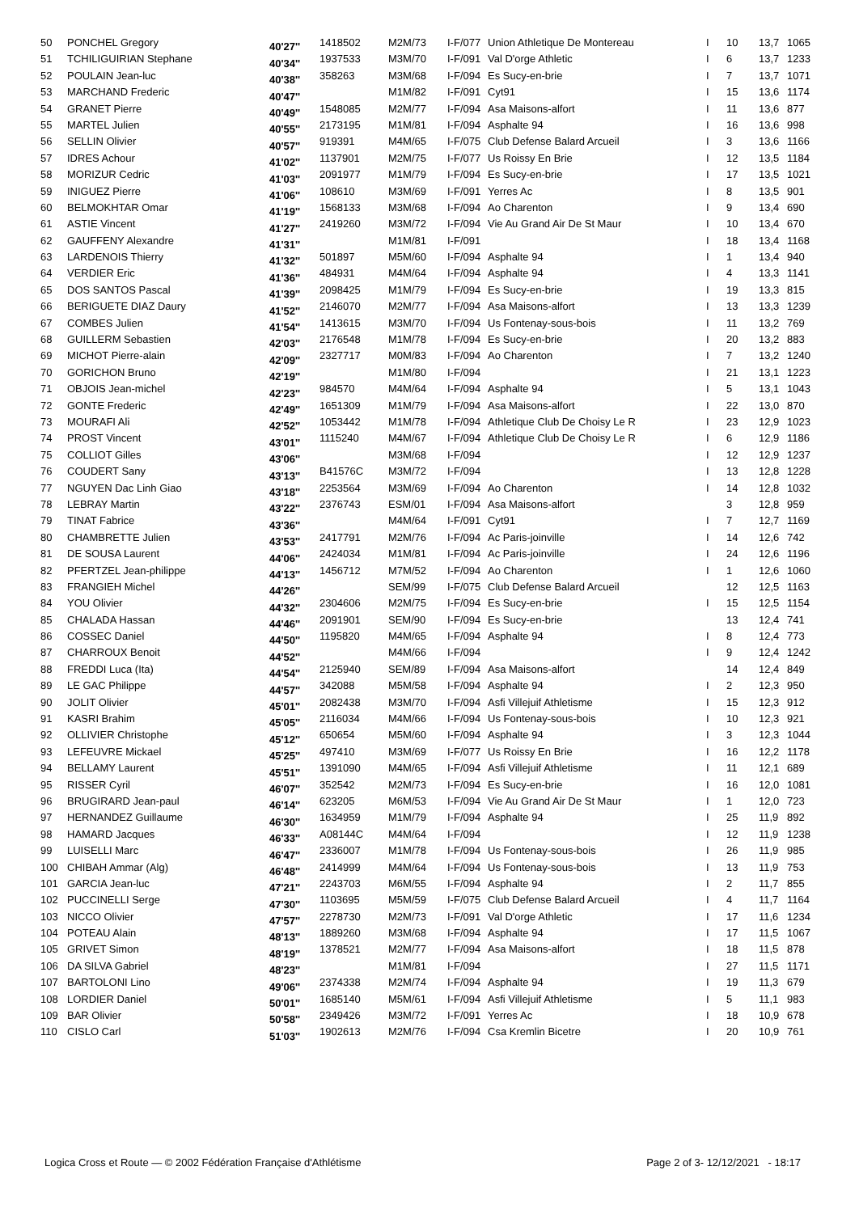| 50 | PONCHEL Gregory | 40'27'' | 1418502 | M2M/73 | I-F/077 | Union Athletique De Montereau | I | 10 | 13,7 | 1065 |
| 51 | TCHILIGUIRIAN Stephane | 40'34'' | 1937533 | M3M/70 | I-F/091 | Val D'orge Athletic | I | 6 | 13,7 | 1233 |
| 52 | POULAIN Jean-luc | 40'38'' | 358263 | M3M/68 | I-F/094 | Es Sucy-en-brie | I | 7 | 13,7 | 1071 |
| 53 | MARCHAND Frederic | 40'47'' | | M1M/82 | I-F/091 | Cyt91 | I | 15 | 13,6 | 1174 |
| 54 | GRANET Pierre | 40'49'' | 1548085 | M2M/77 | I-F/094 | Asa Maisons-alfort | I | 11 | 13,6 | 877 |
| 55 | MARTEL Julien | 40'55'' | 2173195 | M1M/81 | I-F/094 | Asphalte 94 | I | 16 | 13,6 | 998 |
| 56 | SELLIN Olivier | 40'57'' | 919391 | M4M/65 | I-F/075 | Club Defense Balard Arcueil | I | 3 | 13,6 | 1166 |
| 57 | IDRES Achour | 41'02'' | 1137901 | M2M/75 | I-F/077 | Us Roissy En Brie | I | 12 | 13,5 | 1184 |
| 58 | MORIZUR Cedric | 41'03'' | 2091977 | M1M/79 | I-F/094 | Es Sucy-en-brie | I | 17 | 13,5 | 1021 |
| 59 | INIGUEZ Pierre | 41'06'' | 108610 | M3M/69 | I-F/091 | Yerres Ac | I | 8 | 13,5 | 901 |
| 60 | BELMOKHTAR Omar | 41'19'' | 1568133 | M3M/68 | I-F/094 | Ao Charenton | I | 9 | 13,4 | 690 |
| 61 | ASTIE Vincent | 41'27'' | 2419260 | M3M/72 | I-F/094 | Vie Au Grand Air De St Maur | I | 10 | 13,4 | 670 |
| 62 | GAUFFENY Alexandre | 41'31'' | | M1M/81 | I-F/091 | | I | 18 | 13,4 | 1168 |
| 63 | LARDENOIS Thierry | 41'32'' | 501897 | M5M/60 | I-F/094 | Asphalte 94 | I | 1 | 13,4 | 940 |
| 64 | VERDIER Eric | 41'36'' | 484931 | M4M/64 | I-F/094 | Asphalte 94 | I | 4 | 13,3 | 1141 |
| 65 | DOS SANTOS Pascal | 41'39'' | 2098425 | M1M/79 | I-F/094 | Es Sucy-en-brie | I | 19 | 13,3 | 815 |
| 66 | BERIGUETE DIAZ Daury | 41'52'' | 2146070 | M2M/77 | I-F/094 | Asa Maisons-alfort | I | 13 | 13,3 | 1239 |
| 67 | COMBES Julien | 41'54'' | 1413615 | M3M/70 | I-F/094 | Us Fontenay-sous-bois | I | 11 | 13,2 | 769 |
| 68 | GUILLERM Sebastien | 42'03'' | 2176548 | M1M/78 | I-F/094 | Es Sucy-en-brie | I | 20 | 13,2 | 883 |
| 69 | MICHOT Pierre-alain | 42'09'' | 2327717 | M0M/83 | I-F/094 | Ao Charenton | I | 7 | 13,2 | 1240 |
| 70 | GORICHON Bruno | 42'19'' | | M1M/80 | I-F/094 | | I | 21 | 13,1 | 1223 |
| 71 | OBJOIS Jean-michel | 42'23'' | 984570 | M4M/64 | I-F/094 | Asphalte 94 | I | 5 | 13,1 | 1043 |
| 72 | GONTE Frederic | 42'49'' | 1651309 | M1M/79 | I-F/094 | Asa Maisons-alfort | I | 22 | 13,0 | 870 |
| 73 | MOURAFI Ali | 42'52'' | 1053442 | M1M/78 | I-F/094 | Athletique Club De Choisy Le R | I | 23 | 12,9 | 1023 |
| 74 | PROST Vincent | 43'01'' | 1115240 | M4M/67 | I-F/094 | Athletique Club De Choisy Le R | I | 6 | 12,9 | 1186 |
| 75 | COLLIOT Gilles | 43'06'' | | M3M/68 | I-F/094 | | I | 12 | 12,9 | 1237 |
| 76 | COUDERT Sany | 43'13'' | B41576C | M3M/72 | I-F/094 | | I | 13 | 12,8 | 1228 |
| 77 | NGUYEN Dac Linh Giao | 43'18'' | 2253564 | M3M/69 | I-F/094 | Ao Charenton | I | 14 | 12,8 | 1032 |
| 78 | LEBRAY Martin | 43'22'' | 2376743 | ESM/01 | I-F/094 | Asa Maisons-alfort | | 3 | 12,8 | 959 |
| 79 | TINAT Fabrice | 43'36'' | | M4M/64 | I-F/091 | Cyt91 | I | 7 | 12,7 | 1169 |
| 80 | CHAMBRETTE Julien | 43'53'' | 2417791 | M2M/76 | I-F/094 | Ac Paris-joinville | I | 14 | 12,6 | 742 |
| 81 | DE SOUSA Laurent | 44'06'' | 2424034 | M1M/81 | I-F/094 | Ac Paris-joinville | I | 24 | 12,6 | 1196 |
| 82 | PFERTZEL Jean-philippe | 44'13'' | 1456712 | M7M/52 | I-F/094 | Ao Charenton | I | 1 | 12,6 | 1060 |
| 83 | FRANGIEH Michel | 44'26'' | | SEM/99 | I-F/075 | Club Defense Balard Arcueil | | 12 | 12,5 | 1163 |
| 84 | YOU Olivier | 44'32'' | 2304606 | M2M/75 | I-F/094 | Es Sucy-en-brie | I | 15 | 12,5 | 1154 |
| 85 | CHALADA Hassan | 44'46'' | 2091901 | SEM/90 | I-F/094 | Es Sucy-en-brie | | 13 | 12,4 | 741 |
| 86 | COSSEC Daniel | 44'50'' | 1195820 | M4M/65 | I-F/094 | Asphalte 94 | I | 8 | 12,4 | 773 |
| 87 | CHARROUX Benoit | 44'52'' | | M4M/66 | I-F/094 | | I | 9 | 12,4 | 1242 |
| 88 | FREDDI Luca (Ita) | 44'54'' | 2125940 | SEM/89 | I-F/094 | Asa Maisons-alfort | | 14 | 12,4 | 849 |
| 89 | LE GAC Philippe | 44'57'' | 342088 | M5M/58 | I-F/094 | Asphalte 94 | I | 2 | 12,3 | 950 |
| 90 | JOLIT Olivier | 45'01'' | 2082438 | M3M/70 | I-F/094 | Asfi Villejuif Athletisme | I | 15 | 12,3 | 912 |
| 91 | KASRI Brahim | 45'05'' | 2116034 | M4M/66 | I-F/094 | Us Fontenay-sous-bois | I | 10 | 12,3 | 921 |
| 92 | OLLIVIER Christophe | 45'12'' | 650654 | M5M/60 | I-F/094 | Asphalte 94 | I | 3 | 12,3 | 1044 |
| 93 | LEFEUVRE Mickael | 45'25'' | 497410 | M3M/69 | I-F/077 | Us Roissy En Brie | I | 16 | 12,2 | 1178 |
| 94 | BELLAMY Laurent | 45'51'' | 1391090 | M4M/65 | I-F/094 | Asfi Villejuif Athletisme | I | 11 | 12,1 | 689 |
| 95 | RISSER Cyril | 46'07'' | 352542 | M2M/73 | I-F/094 | Es Sucy-en-brie | I | 16 | 12,0 | 1081 |
| 96 | BRUGIRARD Jean-paul | 46'14'' | 623205 | M6M/53 | I-F/094 | Vie Au Grand Air De St Maur | I | 1 | 12,0 | 723 |
| 97 | HERNANDEZ Guillaume | 46'30'' | 1634959 | M1M/79 | I-F/094 | Asphalte 94 | I | 25 | 11,9 | 892 |
| 98 | HAMARD Jacques | 46'33'' | A08144C | M4M/64 | I-F/094 | | I | 12 | 11,9 | 1238 |
| 99 | LUISELLI Marc | 46'47'' | 2336007 | M1M/78 | I-F/094 | Us Fontenay-sous-bois | I | 26 | 11,9 | 985 |
| 100 | CHIBAH Ammar (Alg) | 46'48'' | 2414999 | M4M/64 | I-F/094 | Us Fontenay-sous-bois | I | 13 | 11,9 | 753 |
| 101 | GARCIA Jean-luc | 47'21'' | 2243703 | M6M/55 | I-F/094 | Asphalte 94 | I | 2 | 11,7 | 855 |
| 102 | PUCCINELLI Serge | 47'30'' | 1103695 | M5M/59 | I-F/075 | Club Defense Balard Arcueil | I | 4 | 11,7 | 1164 |
| 103 | NICCO Olivier | 47'57'' | 2278730 | M2M/73 | I-F/091 | Val D'orge Athletic | I | 17 | 11,6 | 1234 |
| 104 | POTEAU Alain | 48'13'' | 1889260 | M3M/68 | I-F/094 | Asphalte 94 | I | 17 | 11,5 | 1067 |
| 105 | GRIVET Simon | 48'19'' | 1378521 | M2M/77 | I-F/094 | Asa Maisons-alfort | I | 18 | 11,5 | 878 |
| 106 | DA SILVA Gabriel | 48'23'' | | M1M/81 | I-F/094 | | I | 27 | 11,5 | 1171 |
| 107 | BARTOLONI Lino | 49'06'' | 2374338 | M2M/74 | I-F/094 | Asphalte 94 | I | 19 | 11,3 | 679 |
| 108 | LORDIER Daniel | 50'01'' | 1685140 | M5M/61 | I-F/094 | Asfi Villejuif Athletisme | I | 5 | 11,1 | 983 |
| 109 | BAR Olivier | 50'58'' | 2349426 | M3M/72 | I-F/091 | Yerres Ac | I | 18 | 10,9 | 678 |
| 110 | CISLO Carl | 51'03'' | 1902613 | M2M/76 | I-F/094 | Csa Kremlin Bicetre | I | 20 | 10,9 | 761 |
Logica Cross et Route — © 2002 Fédération Française d'Athlétisme Page 2 of 3- 12/12/2021 - 18:17